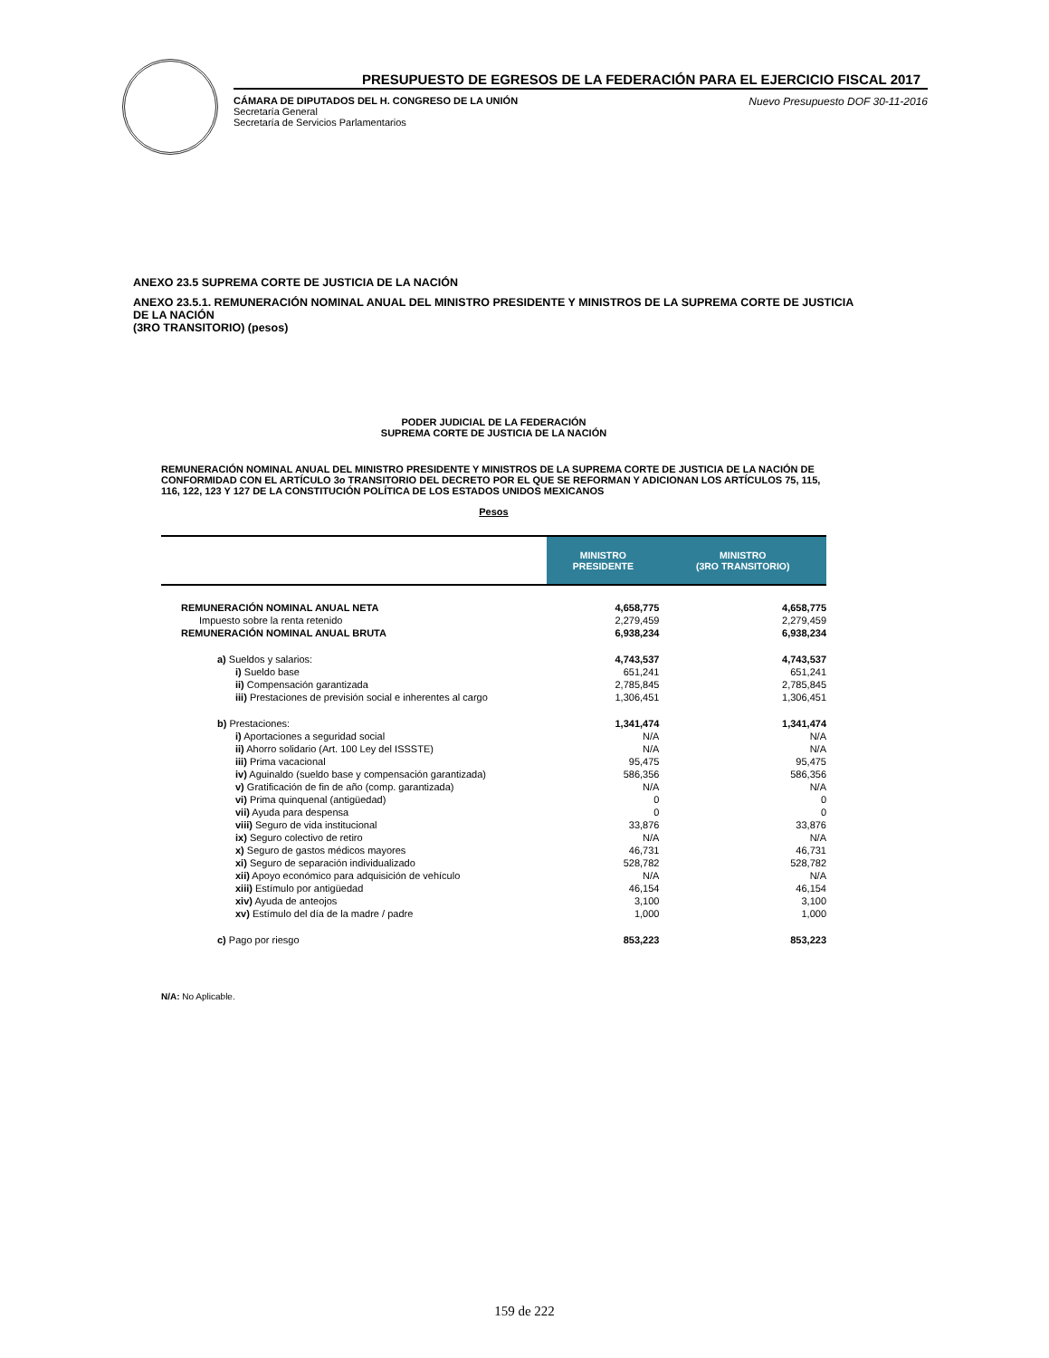PRESUPUESTO DE EGRESOS DE LA FEDERACIÓN PARA EL EJERCICIO FISCAL 2017
CÁMARA DE DIPUTADOS DEL H. CONGRESO DE LA UNIÓN
Secretaría General
Secretaría de Servicios Parlamentarios
Nuevo Presupuesto DOF 30-11-2016
ANEXO 23.5 SUPREMA CORTE DE JUSTICIA DE LA NACIÓN
ANEXO 23.5.1. REMUNERACIÓN NOMINAL ANUAL DEL MINISTRO PRESIDENTE Y MINISTROS DE LA SUPREMA CORTE DE JUSTICIA DE LA NACIÓN
(3RO TRANSITORIO) (pesos)
PODER JUDICIAL DE LA FEDERACIÓN
SUPREMA CORTE DE JUSTICIA DE LA NACIÓN
REMUNERACIÓN NOMINAL ANUAL DEL MINISTRO PRESIDENTE Y MINISTROS DE LA SUPREMA CORTE DE JUSTICIA DE LA NACIÓN DE CONFORMIDAD CON EL ARTÍCULO 3o TRANSITORIO DEL DECRETO POR EL QUE SE REFORMAN Y ADICIONAN LOS ARTÍCULOS 75, 115, 116, 122, 123 Y 127 DE LA CONSTITUCIÓN POLÍTICA DE LOS ESTADOS UNIDOS MEXICANOS
Pesos
| | MINISTRO PRESIDENTE | MINISTRO (3RO TRANSITORIO) |
| --- | --- | --- |
| REMUNERACIÓN NOMINAL ANUAL NETA | 4,658,775 | 4,658,775 |
| Impuesto sobre la renta retenido | 2,279,459 | 2,279,459 |
| REMUNERACIÓN NOMINAL ANUAL BRUTA | 6,938,234 | 6,938,234 |
| a) Sueldos y salarios: | 4,743,537 | 4,743,537 |
| i) Sueldo base | 651,241 | 651,241 |
| ii) Compensación garantizada | 2,785,845 | 2,785,845 |
| iii) Prestaciones de previsión social e inherentes al cargo | 1,306,451 | 1,306,451 |
| b) Prestaciones: | 1,341,474 | 1,341,474 |
| i) Aportaciones a seguridad social | N/A | N/A |
| ii) Ahorro solidario (Art. 100 Ley del ISSSTE) | N/A | N/A |
| iii) Prima vacacional | 95,475 | 95,475 |
| iv) Aguinaldo (sueldo base y compensación garantizada) | 586,356 | 586,356 |
| v) Gratificación de fin de año (comp. garantizada) | N/A | N/A |
| vi) Prima quinquenal (antigüedad) | 0 | 0 |
| vii) Ayuda para despensa | 0 | 0 |
| viii) Seguro de vida institucional | 33,876 | 33,876 |
| ix) Seguro colectivo de retiro | N/A | N/A |
| x) Seguro de gastos médicos mayores | 46,731 | 46,731 |
| xi) Seguro de separación individualizado | 528,782 | 528,782 |
| xii) Apoyo económico para adquisición de vehículo | N/A | N/A |
| xiii) Estímulo por antigüedad | 46,154 | 46,154 |
| xiv) Ayuda de anteojos | 3,100 | 3,100 |
| xv) Estímulo del día de la madre / padre | 1,000 | 1,000 |
| c) Pago por riesgo | 853,223 | 853,223 |
N/A: No Aplicable.
159 de 222